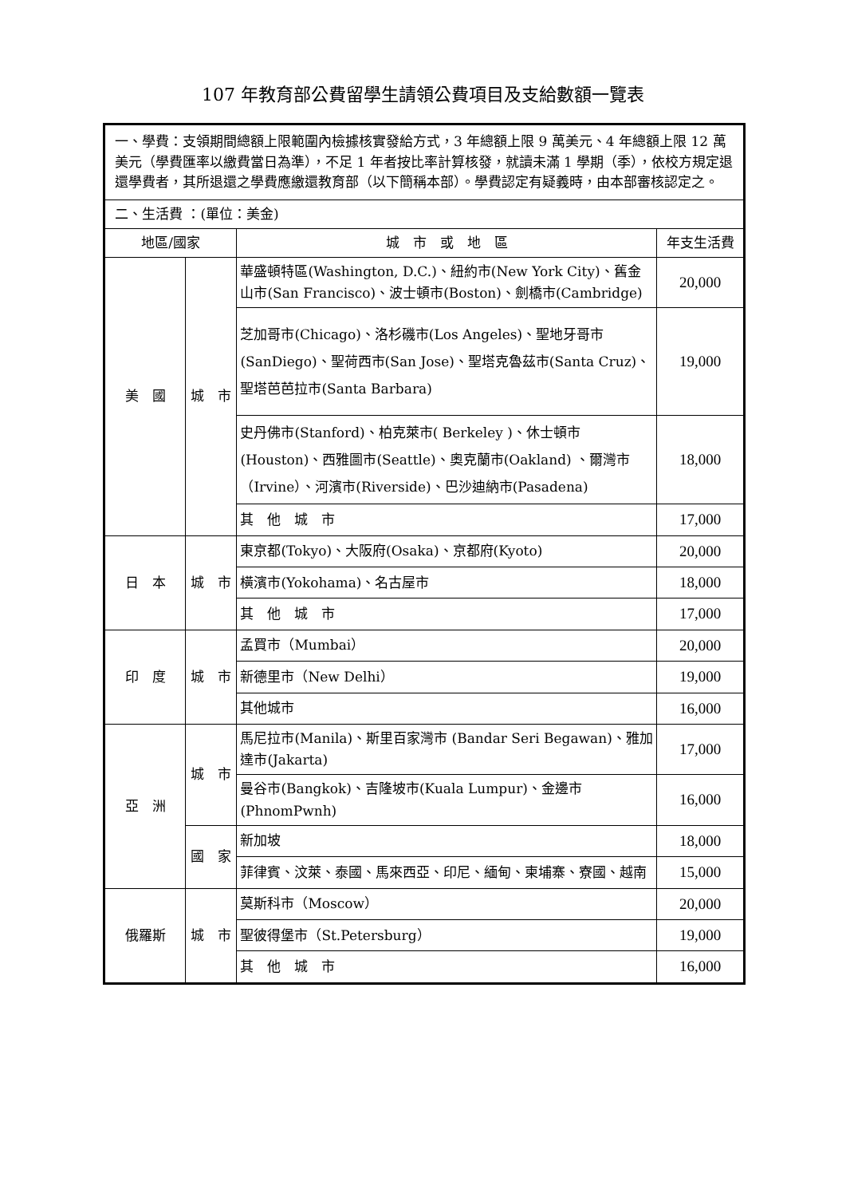107 年教育部公費留學生請領公費項目及支給數額一覽表
| 一、學費：支領期間總額上限範圍內檢據核實發給方式，3 年總額上限 9 萬美元、4 年總額上限 12 萬美元（學費匯率以繳費當日為準），不足 1 年者按比率計算核發，就讀未滿 1 學期（季），依校方規定退還學費者，其所退還之學費應繳還教育部（以下簡稱本部）。學費認定有疑義時，由本部審核認定之。 | | | |
| 二、生活費 ：(單位：美金) | | | |
| 地區/國家 | | 城 市 或 地 區 | 年支生活費 |
| 美 國 | 城 市 | 華盛頓特區(Washington, D.C.)、紐約市(New York City)、舊金山市(San Francisco)、波士頓市(Boston)、劍橋市(Cambridge) | 20,000 |
| | | 芝加哥市(Chicago)、洛杉磯市(Los Angeles)、聖地牙哥市(SanDiego)、聖荷西市(San Jose)、聖塔克魯茲市(Santa Cruz)、聖塔芭芭拉市(Santa Barbara) | 19,000 |
| | | 史丹佛市(Stanford)、柏克萊市( Berkeley )、休士頓市(Houston)、西雅圖市(Seattle)、奧克蘭市(Oakland) 、爾灣市（Irvine）、河濱市(Riverside)、巴沙迪納市(Pasadena) | 18,000 |
| | | 其 他 城 市 | 17,000 |
| 日 本 | 城 市 | 東京都(Tokyo)、大阪府(Osaka)、京都府(Kyoto) | 20,000 |
| | | 橫濱市(Yokohama)、名古屋市 | 18,000 |
| | | 其 他 城 市 | 17,000 |
| 印 度 | 城 市 | 孟買市（Mumbai） | 20,000 |
| | | 新德里市（New Delhi） | 19,000 |
| | | 其他城市 | 16,000 |
| 亞 洲 | 城 市 | 馬尼拉市(Manila)、斯里百家灣市 (Bandar Seri Begawan)、雅加達市(Jakarta) | 17,000 |
| | | 曼谷市(Bangkok)、吉隆坡市(Kuala Lumpur)、金邊市(PhnomPwnh) | 16,000 |
| | 國 家 | 新加坡 | 18,000 |
| | | 菲律賓、汶萊、泰國、馬來西亞、印尼、緬甸、柬埔寨、寮國、越南 | 15,000 |
| 俄羅斯 | 城 市 | 莫斯科市（Moscow） | 20,000 |
| | | 聖彼得堡市（St.Petersburg） | 19,000 |
| | | 其 他 城 市 | 16,000 |